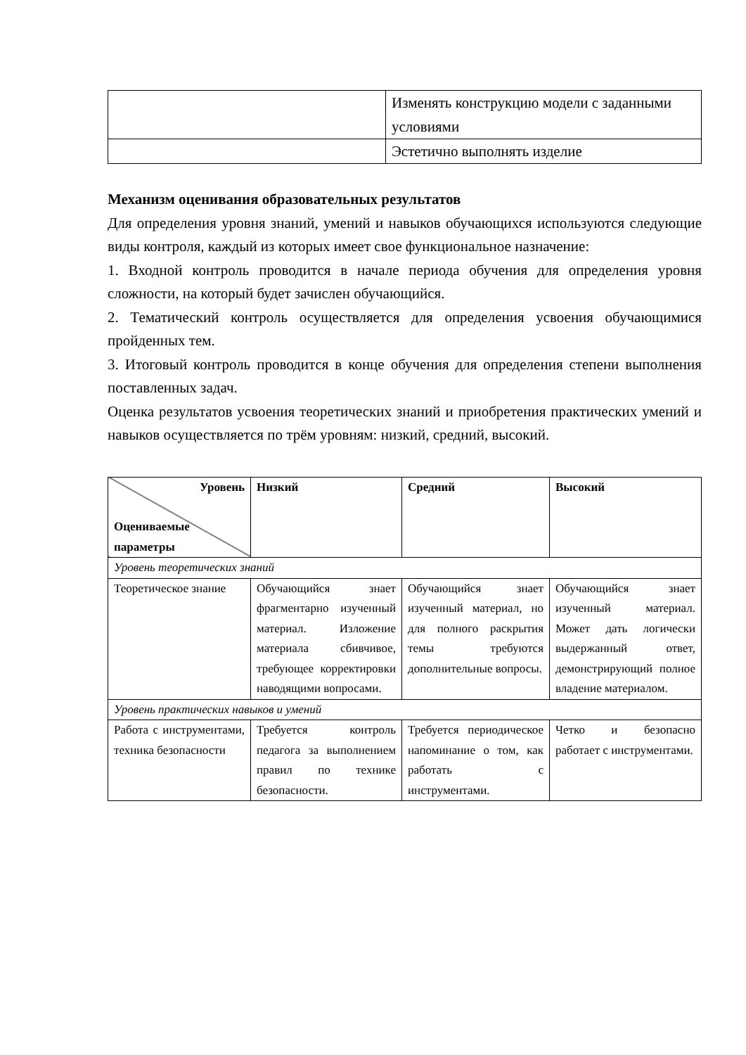| | Изменять конструкцию модели с заданными условиями |
| | Эстетично выполнять изделие |
Механизм оценивания образовательных результатов
Для определения уровня знаний, умений и навыков обучающихся используются следующие виды контроля, каждый из которых имеет свое функциональное назначение:
1. Входной контроль проводится в начале периода обучения для определения уровня сложности, на который будет зачислен обучающийся.
2. Тематический контроль осуществляется для определения усвоения обучающимися пройденных тем.
3. Итоговый контроль проводится в конце обучения для определения степени выполнения поставленных задач.
Оценка результатов усвоения теоретических знаний и приобретения практических умений и навыков осуществляется по трём уровням: низкий, средний, высокий.
| Уровень Оцениваемые параметры | Низкий | Средний | Высокий |
| --- | --- | --- | --- |
| Уровень теоретических знаний | | | |
| Теоретическое знание | Обучающийся знает фрагментарно изученный материал. Изложение материала сбивчивое, требующее корректировки наводящими вопросами. | Обучающийся знает изученный материал, но для полного раскрытия темы требуются дополнительные вопросы. | Обучающийся знает изученный материал. Может дать логически выдержанный ответ, демонстрирующий полное владение материалом. |
| Уровень практических навыков и умений | | | |
| Работа с инструментами, техника безопасности | Требуется контроль педагога за выполнением правил по технике безопасности. | Требуется периодическое напоминание о том, как работать с инструментами. | Четко и безопасно работает с инструментами. |